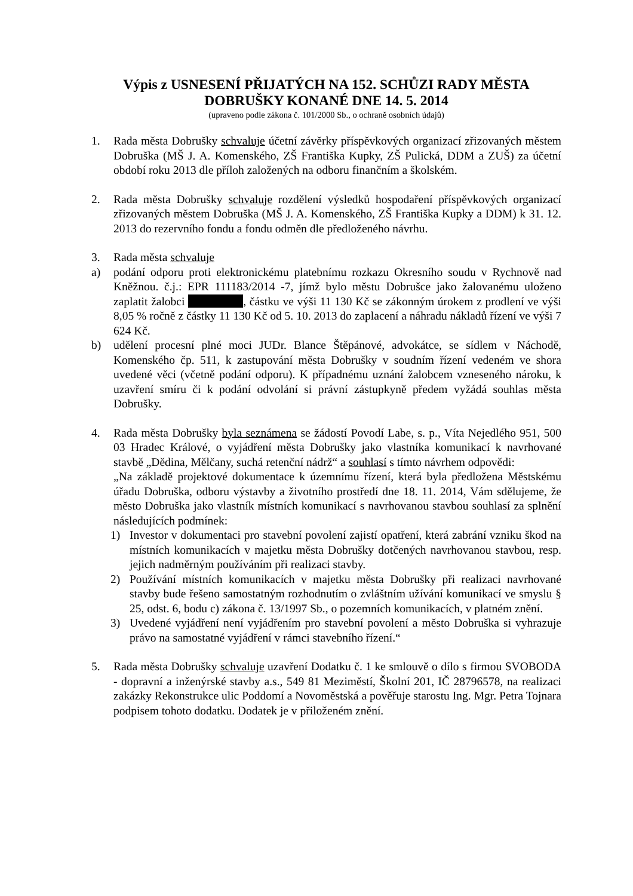Výpis z USNESENÍ PŘIJATÝCH NA 152. SCHŮZI RADY MĚSTA DOBRUŠKY KONANÉ DNE 14. 5. 2014
(upraveno podle zákona č. 101/2000 Sb., o ochraně osobních údajů)
1. Rada města Dobrušky schvaluje účetní závěrky příspěvkových organizací zřizovaných městem Dobruška (MŠ J. A. Komenského, ZŠ Františka Kupky, ZŠ Pulická, DDM a ZUŠ) za účetní období roku 2013 dle příloh založených na odboru finančním a školském.
2. Rada města Dobrušky schvaluje rozdělení výsledků hospodaření příspěvkových organizací zřizovaných městem Dobruška (MŠ J. A. Komenského, ZŠ Františka Kupky a DDM) k 31. 12. 2013 do rezervního fondu a fondu odměn dle předloženého návrhu.
3. Rada města schvaluje
a) podání odporu proti elektronickému platebnímu rozkazu Okresního soudu v Rychnově nad Kněžnou. č.j.: EPR 111183/2014 -7, jímž bylo městu Dobrušce jako žalovanému uloženo zaplatit žalobci , částku ve výši 11 130 Kč se zákonným úrokem z prodlení ve výši 8,05 % ročně z částky 11 130 Kč od 5. 10. 2013 do zaplacení a náhradu nákladů řízení ve výši 7 624 Kč.
b) udělení procesní plné moci JUDr. Blance Štěpánové, advokátce, se sídlem v Náchodě, Komenského čp. 511, k zastupování města Dobrušky v soudním řízení vedeném ve shora uvedené věci (včetně podání odporu). K případnému uznání žalobcem vzneseného nároku, k uzavření smíru či k podání odvolání si právní zástupkyně předem vyžádá souhlas města Dobrušky.
4. Rada města Dobrušky byla seznámena se žádostí Povodí Labe, s. p., Víta Nejedlého 951, 500 03 Hradec Králové, o vyjádření města Dobrušky jako vlastníka komunikací k navrhované stavbě „Dědina, Mělčany, suchá retenční nádrž“ a souhlasí s tímto návrhem odpovědi:
„Na základě projektové dokumentace k územnímu řízení, která byla předložena Městskému úřadu Dobruška, odboru výstavby a životního prostředí dne 18. 11. 2014, Vám sdělujeme, že město Dobruška jako vlastník místních komunikací s navrhovanou stavbou souhlasí za splnění následujících podmínek:
1) Investor v dokumentaci pro stavební povolení zajistí opatření, která zabrání vzniku škod na místních komunikacích v majetku města Dobrušky dotčených navrhovanou stavbou, resp. jejich nadměrným používáním při realizaci stavby.
2) Používání místních komunikacích v majetku města Dobrušky při realizaci navrhované stavby bude řešeno samostatným rozhodnutím o zvláštním užívání komunikací ve smyslu § 25, odst. 6, bodu c) zákona č. 13/1997 Sb., o pozemních komunikacích, v platném znění.
3) Uvedené vyjádření není vyjádřením pro stavební povolení a město Dobruška si vyhrazuje právo na samostatné vyjádření v rámci stavebního řízení.“
5. Rada města Dobrušky schvaluje uzavření Dodatku č. 1 ke smlouvě o dílo s firmou SVOBODA - dopravní a inženýrské stavby a.s., 549 81 Meziměstí, Školní 201, IČ 28796578, na realizaci zakázky Rekonstrukce ulic Poddomí a Novoměstská a pověřuje starostu Ing. Mgr. Petra Tojnara podpisem tohoto dodatku. Dodatek je v přiloženém znění.